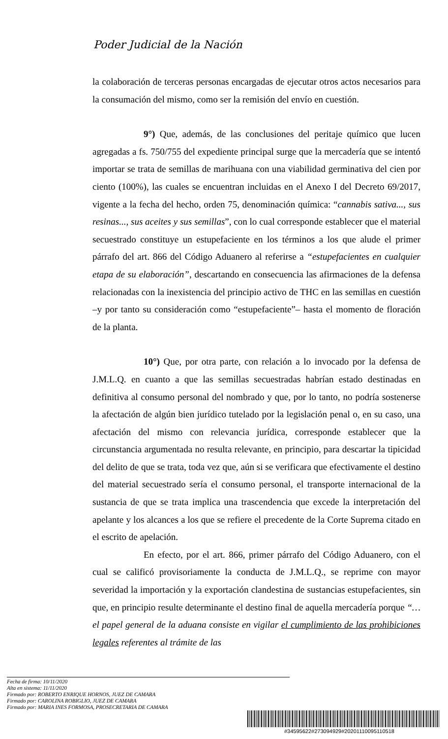Poder Judicial de la Nación
la colaboración de terceras personas encargadas de ejecutar otros actos necesarios para la consumación del mismo, como ser la remisión del envío en cuestión.
9°) Que, además, de las conclusiones del peritaje químico que lucen agregadas a fs. 750/755 del expediente principal surge que la mercadería que se intentó importar se trata de semillas de marihuana con una viabilidad germinativa del cien por ciento (100%), las cuales se encuentran incluidas en el Anexo I del Decreto 69/2017, vigente a la fecha del hecho, orden 75, denominación química: “cannabis sativa..., sus resinas..., sus aceites y sus semillas”, con lo cual corresponde establecer que el material secuestrado constituye un estupefaciente en los términos a los que alude el primer párrafo del art. 866 del Código Aduanero al referirse a “estupefacientes en cualquier etapa de su elaboración”, descartando en consecuencia las afirmaciones de la defensa relacionadas con la inexistencia del principio activo de THC en las semillas en cuestión –y por tanto su consideración como “estupefaciente”– hasta el momento de floración de la planta.
10°) Que, por otra parte, con relación a lo invocado por la defensa de J.M.L.Q. en cuanto a que las semillas secuestradas habrían estado destinadas en definitiva al consumo personal del nombrado y que, por lo tanto, no podría sostenerse la afectación de algún bien jurídico tutelado por la legislación penal o, en su caso, una afectación del mismo con relevancia jurídica, corresponde establecer que la circunstancia argumentada no resulta relevante, en principio, para descartar la tipicidad del delito de que se trata, toda vez que, aún si se verificara que efectivamente el destino del material secuestrado sería el consumo personal, el transporte internacional de la sustancia de que se trata implica una trascendencia que excede la interpretación del apelante y los alcances a los que se refiere el precedente de la Corte Suprema citado en el escrito de apelación.
En efecto, por el art. 866, primer párrafo del Código Aduanero, con el cual se calificó provisoriamente la conducta de J.M.L.Q., se reprime con mayor severidad la importación y la exportación clandestina de sustancias estupefacientes, sin que, en principio resulte determinante el destino final de aquella mercadería porque “…el papel general de la aduana consiste en vigilar el cumplimiento de las prohibiciones legales referentes al trámite de las
Fecha de firma: 10/11/2020
Alta en sistema: 11/11/2020
Firmado por: ROBERTO ENRIQUE HORNOS, JUEZ DE CAMARA
Firmado por: CAROLINA ROBIGLIO, JUEZ DE CAMARA
Firmado por: MARIA INES FORMOSA, PROSECRETARIA DE CAMARA
#34595622#273094929#20201110095110518